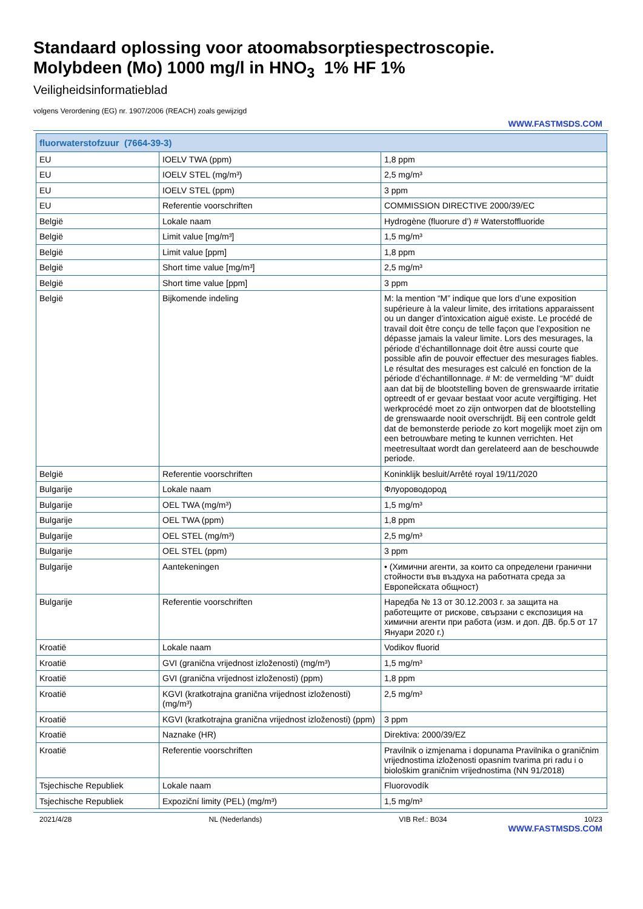Standaard oplossing voor atoomabsorptiespectroscopie.
Molybdeen (Mo) 1000 mg/l in HNO<sub>3</sub> 1% HF 1%
Veiligheidsinformatieblad
volgens Verordening (EG) nr. 1907/2006 (REACH) zoals gewijzigd
WWW.FASTMSDS.COM
| fluorwaterstofzuur (7664-39-3) | | |
| --- | --- | --- |
| EU | IOELV TWA (ppm) | 1,8 ppm |
| EU | IOELV STEL (mg/m³) | 2,5 mg/m³ |
| EU | IOELV STEL (ppm) | 3 ppm |
| EU | Referentie voorschriften | COMMISSION DIRECTIVE 2000/39/EC |
| België | Lokale naam | Hydrogène (fluorure d’) # Waterstoffluoride |
| België | Limit value [mg/m³] | 1,5 mg/m³ |
| België | Limit value [ppm] | 1,8 ppm |
| België | Short time value [mg/m³] | 2,5 mg/m³ |
| België | Short time value [ppm] | 3 ppm |
| België | Bijkomende indeling | M: la mention “M” indique que lors d’une exposition supérieure à la valeur limite, des irritations apparaissent ou un danger d’intoxication aiguë existe. Le procédé de travail doit être conçu de telle façon que l’exposition ne dépasse jamais la valeur limite. Lors des mesurages, la période d’échantillonnage doit être aussi courte que possible afin de pouvoir effectuer des mesurages fiables. Le résultat des mesurages est calculé en fonction de la période d’échantillonnage. # M: de vermelding “M” duidt aan dat bij de blootstelling boven de grenswaarde irritatie optreedt of er gevaar bestaat voor acute vergiftiging. Het werkprocédé moet zo zijn ontworpen dat de blootstelling de grenswaarde nooit overschrijdt. Bij een controle geldt dat de bemonsterde periode zo kort mogelijk moet zijn om een betrouwbare meting te kunnen verrichten. Het meetresultaat wordt dan gerelateerd aan de beschouwde periode. |
| België | Referentie voorschriften | Koninklijk besluit/Arrêté royal 19/11/2020 |
| Bulgarije | Lokale naam | Флуороводород |
| Bulgarije | OEL TWA (mg/m³) | 1,5 mg/m³ |
| Bulgarije | OEL TWA (ppm) | 1,8 ppm |
| Bulgarije | OEL STEL (mg/m³) | 2,5 mg/m³ |
| Bulgarije | OEL STEL (ppm) | 3 ppm |
| Bulgarije | Aantekeningen | • (Химични агенти, за които са определени гранични стойности във въздуха на работната среда за Европейската общност) |
| Bulgarije | Referentie voorschriften | Наредба № 13 от 30.12.2003 г. за защита на работещите от рискове, свързани с експозиция на химични агенти при работа (изм. и доп. ДВ. бр.5 от 17 Януари 2020 г.) |
| Kroatië | Lokale naam | Vodikov fluorid |
| Kroatië | GVI (granična vrijednost izloženosti) (mg/m³) | 1,5 mg/m³ |
| Kroatië | GVI (granična vrijednost izloženosti) (ppm) | 1,8 ppm |
| Kroatië | KGVI (kratkotrajna granična vrijednost izloženosti) (mg/m³) | 2,5 mg/m³ |
| Kroatië | KGVI (kratkotrajna granična vrijednost izloženosti) (ppm) | 3 ppm |
| Kroatië | Naznake (HR) | Direktiva: 2000/39/EZ |
| Kroatië | Referentie voorschriften | Pravilnik o izmjenama i dopunama Pravilnika o graničnim vrijednostima izloženosti opasnim tvarima pri radu i o biološkim graničnim vrijednostima (NN 91/2018) |
| Tsjechische Republiek | Lokale naam | Fluorovodík |
| Tsjechische Republiek | Expoziční limity (PEL) (mg/m³) | 1,5 mg/m³ |
2021/4/28 NL (Nederlands) VIB Ref.: B034 10/23
WWW.FASTMSDS.COM